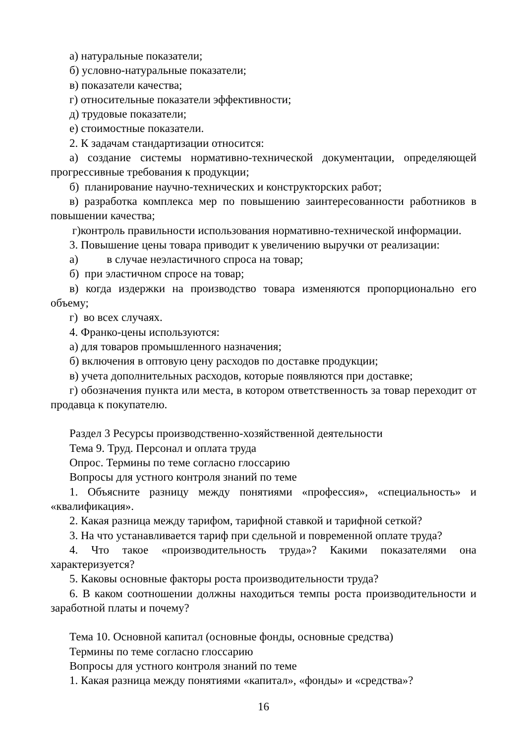а) натуральные показатели;
б) условно-натуральные показатели;
в) показатели качества;
г) относительные показатели эффективности;
д) трудовые показатели;
е) стоимостные показатели.
2. К задачам стандартизации относится:
а) создание системы нормативно-технической документации, определяющей прогрессивные требования к продукции;
б) планирование научно-технических и конструкторских работ;
в) разработка комплекса мер по повышению заинтересованности работников в повышении качества;
г)контроль правильности использования нормативно-технической информации.
3. Повышение цены товара приводит к увеличению выручки от реализации:
а) в случае неэластичного спроса на товар;
б) при эластичном спросе на товар;
в) когда издержки на производство товара изменяются пропорционально его объему;
г) во всех случаях.
4. Франко-цены используются:
а) для товаров промышленного назначения;
б) включения в оптовую цену расходов по доставке продукции;
в) учета дополнительных расходов, которые появляются при доставке;
г) обозначения пункта или места, в котором ответственность за товар переходит от продавца к покупателю.
Раздел 3 Ресурсы производственно-хозяйственной деятельности
Тема 9. Труд. Персонал и оплата труда
Опрос. Термины по теме согласно глоссарию
Вопросы для устного контроля знаний по теме
1. Объясните разницу между понятиями «профессия», «специальность» и «квалификация».
2. Какая разница между тарифом, тарифной ставкой и тарифной сеткой?
3. На что устанавливается тариф при сдельной и повременной оплате труда?
4. Что такое «производительность труда»? Какими показателями она характеризуется?
5. Каковы основные факторы роста производительности труда?
6. В каком соотношении должны находиться темпы роста производительности и заработной платы и почему?
Тема 10. Основной капитал (основные фонды, основные средства)
Термины по теме согласно глоссарию
Вопросы для устного контроля знаний по теме
1. Какая разница между понятиями «капитал», «фонды» и «средства»?
16